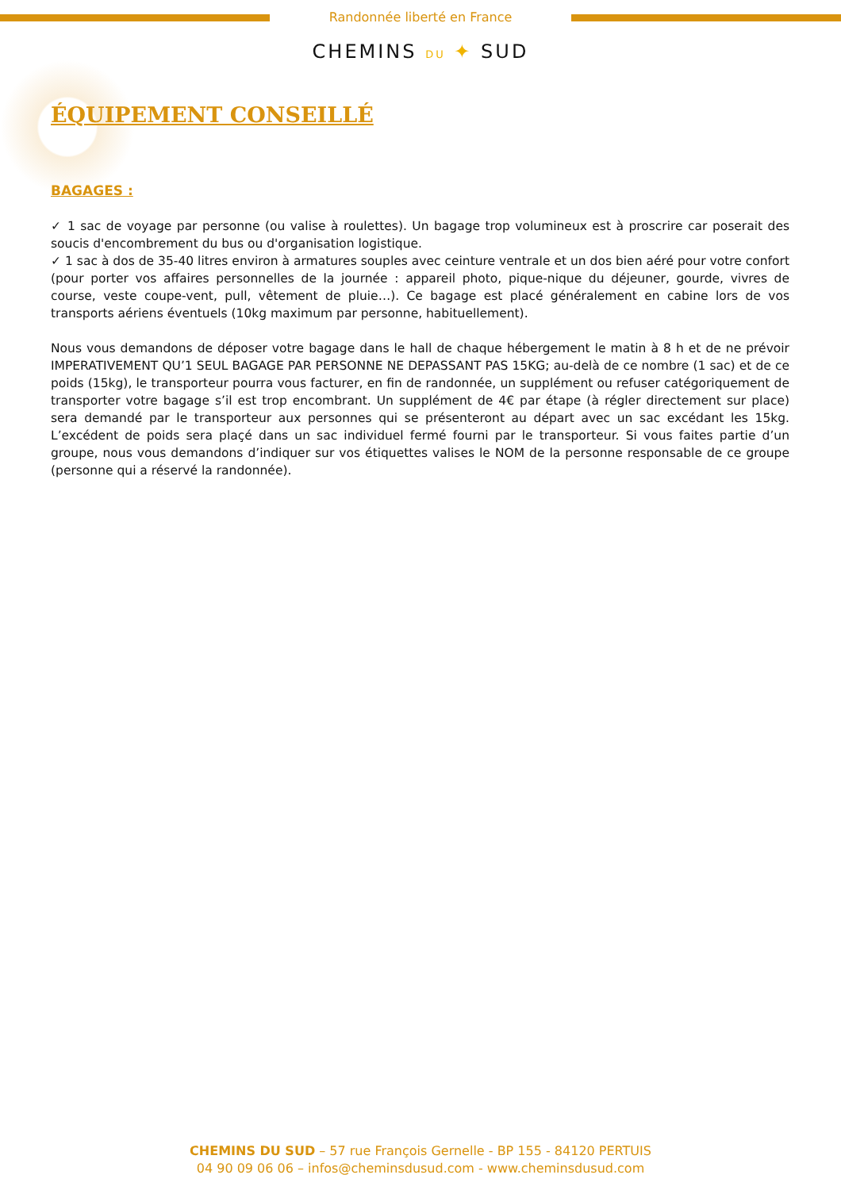Randonnée liberté en France
CHEMINS DU ✦ SUD
ÉQUIPEMENT CONSEILLÉ
BAGAGES :
✓ 1 sac de voyage par personne (ou valise à roulettes). Un bagage trop volumineux est à proscrire car poserait des soucis d'encombrement du bus ou d'organisation logistique.
✓ 1 sac à dos de 35-40 litres environ à armatures souples avec ceinture ventrale et un dos bien aéré pour votre confort (pour porter vos affaires personnelles de la journée : appareil photo, pique-nique du déjeuner, gourde, vivres de course, veste coupe-vent, pull, vêtement de pluie…). Ce bagage est placé généralement en cabine lors de vos transports aériens éventuels (10kg maximum par personne, habituellement).
Nous vous demandons de déposer votre bagage dans le hall de chaque hébergement le matin à 8 h et de ne prévoir IMPERATIVEMENT QU’1 SEUL BAGAGE PAR PERSONNE NE DEPASSANT PAS 15KG; au-delà de ce nombre (1 sac) et de ce poids (15kg), le transporteur pourra vous facturer, en fin de randonnée, un supplément ou refuser catégoriquement de transporter votre bagage s’il est trop encombrant. Un supplément de 4€ par étape (à régler directement sur place) sera demandé par le transporteur aux personnes qui se présenteront au départ avec un sac excédant les 15kg. L’excédent de poids sera plaçé dans un sac individuel fermé fourni par le transporteur. Si vous faites partie d’un groupe, nous vous demandons d’indiquer sur vos étiquettes valises le NOM de la personne responsable de ce groupe (personne qui a réservé la randonnée).
CHEMINS DU SUD – 57 rue François Gernelle - BP 155 - 84120 PERTUIS
04 90 09 06 06 – infos@cheminsdusud.com - www.cheminsdusud.com